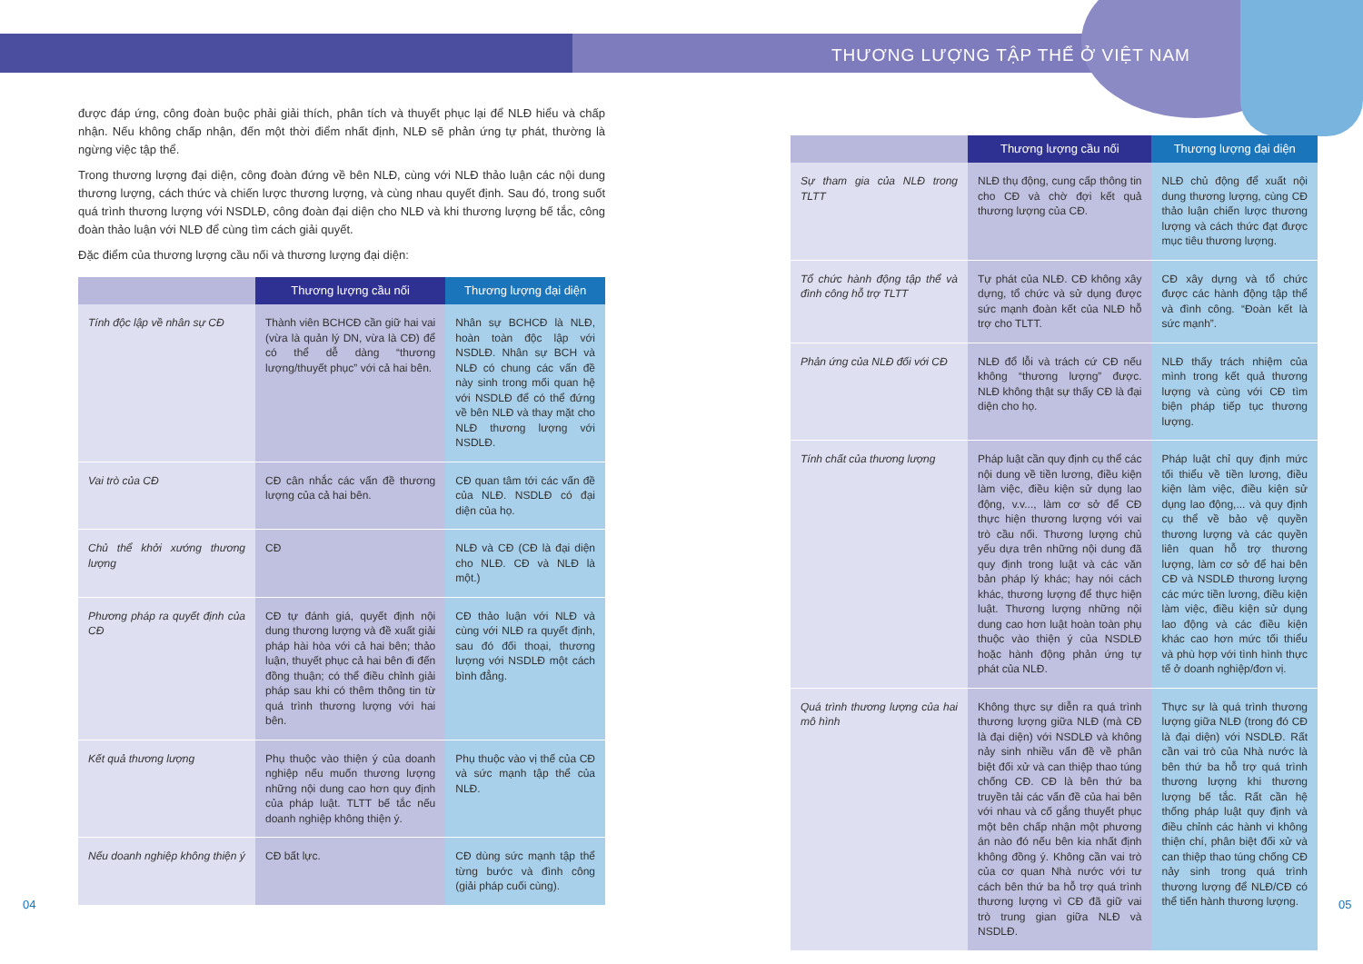THƯƠNG LƯỢNG TẬP THỂ Ở VIỆT NAM
được đáp ứng, công đoàn buộc phải giải thích, phân tích và thuyết phục lại để NLĐ hiểu và chấp nhận. Nếu không chấp nhận, đến một thời điểm nhất định, NLĐ sẽ phản ứng tự phát, thường là ngừng việc tập thể.
Trong thương lượng đại diện, công đoàn đứng về bên NLĐ, cùng với NLĐ thảo luận các nội dung thương lượng, cách thức và chiến lược thương lượng, và cùng nhau quyết định. Sau đó, trong suốt quá trình thương lượng với NSDLĐ, công đoàn đại diện cho NLĐ và khi thương lượng bế tắc, công đoàn thảo luận với NLĐ để cùng tìm cách giải quyết.
Đặc điểm của thương lượng cầu nối và thương lượng đại diện:
| | Thương lượng cầu nối | Thương lượng đại diện |
| --- | --- | --- |
| Tính độc lập về nhân sự CĐ | Thành viên BCHCĐ cần giữ hai vai (vừa là quản lý DN, vừa là CĐ) để có thể dễ dàng “thương lượng/thuyết phục” với cả hai bên. | Nhân sự BCHCĐ là NLĐ, hoàn toàn độc lập với NSDLĐ. Nhân sự BCH và NLĐ có chung các vấn đề này sinh trong mối quan hệ với NSDLĐ để có thể đứng về bên NLĐ và thay mặt cho NLĐ thương lượng với NSDLĐ. |
| Vai trò của CĐ | CĐ cân nhắc các vấn đề thương lượng của cả hai bên. | CĐ quan tâm tới các vấn đề của NLĐ. NSDLĐ có đại diện của họ. |
| Chủ thể khởi xướng thương lượng | CĐ | NLĐ và CĐ (CĐ là đại diện cho NLĐ. CĐ và NLĐ là một.) |
| Phương pháp ra quyết định của CĐ | CĐ tự đánh giá, quyết định nội dung thương lượng và đề xuất giải pháp hài hòa với cả hai bên; thảo luận, thuyết phục cả hai bên đi đến đồng thuận; có thể điều chỉnh giải pháp sau khi có thêm thông tin từ quá trình thương lượng với hai bên. | CĐ thảo luận với NLĐ và cùng với NLĐ ra quyết định, sau đó đối thoại, thương lượng với NSDLĐ một cách bình đẳng. |
| Kết quả thương lượng | Phụ thuộc vào thiện ý của doanh nghiệp nếu muốn thương lượng những nội dung cao hơn quy định của pháp luật. TLTT bế tắc nếu doanh nghiệp không thiện ý. | Phụ thuộc vào vị thế của CĐ và sức mạnh tập thể của NLĐ. |
| Nếu doanh nghiệp không thiện ý | CĐ bất lực. | CĐ dùng sức mạnh tập thể từng bước và đình công (giải pháp cuối cùng). |
04
| | Thương lượng cầu nối | Thương lượng đại diện |
| --- | --- | --- |
| Sự tham gia của NLĐ trong TLTT | NLĐ thụ động, cung cấp thông tin cho CĐ và chờ đợi kết quả thương lượng của CĐ. | NLĐ chủ động để xuất nội dung thương lượng, cùng CĐ thảo luận chiến lược thương lượng và cách thức đạt được mục tiêu thương lượng. |
| Tổ chức hành động tập thể và đình công hỗ trợ TLTT | Tự phát của NLĐ. CĐ không xây dựng, tổ chức và sử dụng được sức mạnh đoàn kết của NLĐ hỗ trợ cho TLTT. | CĐ xây dựng và tổ chức được các hành động tập thể và đình công. “Đoàn kết là sức mạnh”. |
| Phản ứng của NLĐ đối với CĐ | NLĐ đổ lỗi và trách cứ CĐ nếu không “thương lượng” được. NLĐ không thật sự thấy CĐ là đại diện cho họ. | NLĐ thấy trách nhiệm của mình trong kết quả thương lượng và cùng với CĐ tìm biện pháp tiếp tục thương lượng. |
| Tính chất của thương lượng | Pháp luật cần quy định cụ thể các nội dung về tiền lương, điều kiện làm việc, điều kiện sử dụng lao động, v.v..., làm cơ sở để CĐ thực hiện thương lượng với vai trò cầu nối. Thương lượng chủ yếu dựa trên những nội dung đã quy định trong luật và các văn bản pháp lý khác; hay nói cách khác, thương lượng để thực hiện luật. Thương lượng những nội dung cao hơn luật hoàn toàn phụ thuộc vào thiện ý của NSDLĐ hoặc hành động phản ứng tự phát của NLĐ. | Pháp luật chỉ quy định mức tối thiểu về tiền lương, điều kiện làm việc, điều kiện sử dụng lao động,... và quy định cụ thể về bảo vệ quyền thương lượng và các quyền liên quan hỗ trợ thương lượng, làm cơ sở để hai bên CĐ và NSDLĐ thương lượng các mức tiền lương, điều kiện làm việc, điều kiện sử dụng lao động và các điều kiện khác cao hơn mức tối thiểu và phù hợp với tình hình thực tế ở doanh nghiệp/đơn vị. |
| Quá trình thương lượng của hai mô hình | Không thực sự diễn ra quá trình thương lượng giữa NLĐ (mà CĐ là đại diện) với NSDLĐ và không nảy sinh nhiều vấn đề về phân biệt đối xử và can thiệp thao túng chống CĐ. CĐ là bên thứ ba truyền tải các vấn đề của hai bên với nhau và cố gắng thuyết phục một bên chấp nhận một phương án nào đó nếu bên kia nhất định không đồng ý. Không cần vai trò của cơ quan Nhà nước với tư cách bên thứ ba hỗ trợ quá trình thương lượng vì CĐ đã giữ vai trò trung gian giữa NLĐ và NSDLĐ. | Thực sự là quá trình thương lượng giữa NLĐ (trong đó CĐ là đại diện) với NSDLĐ. Rất cần vai trò của Nhà nước là bên thứ ba hỗ trợ quá trình thương lượng khi thương lượng bế tắc. Rất cần hệ thống pháp luật quy định và điều chỉnh các hành vi không thiện chí, phân biệt đối xử và can thiệp thao túng chống CĐ nảy sinh trong quá trình thương lượng để NLĐ/CĐ có thể tiến hành thương lượng. |
05